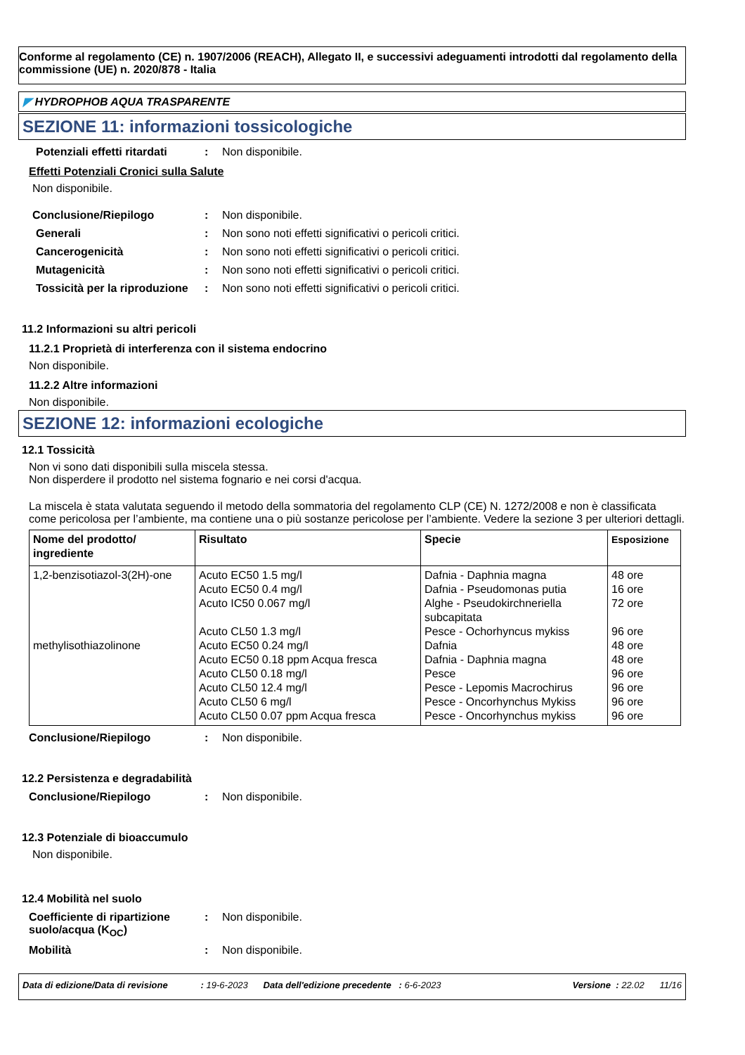Conforme al regolamento (CE) n. 1907/2006 (REACH), Allegato II, e successivi adeguamenti introdotti dal regolamento della commissione (UE) n. 2020/878 - Italia
◤ HYDROPHOB AQUA TRASPARENTE
SEZIONE 11: informazioni tossicologiche
Potenziali effetti ritardati
: Non disponibile.
Effetti Potenziali Cronici sulla Salute
Non disponibile.
Conclusione/Riepilogo : Non disponibile.
Generali : Non sono noti effetti significativi o pericoli critici.
Cancerogenicità : Non sono noti effetti significativi o pericoli critici.
Mutagenicità : Non sono noti effetti significativi o pericoli critici.
Tossicità per la riproduzione
: Non sono noti effetti significativi o pericoli critici.
11.2 Informazioni su altri pericoli
11.2.1 Proprietà di interferenza con il sistema endocrino
Non disponibile.
11.2.2 Altre informazioni
Non disponibile.
SEZIONE 12: informazioni ecologiche
12.1 Tossicità
Non vi sono dati disponibili sulla miscela stessa.
Non disperdere il prodotto nel sistema fognario e nei corsi d'acqua.
La miscela è stata valutata seguendo il metodo della sommatoria del regolamento CLP (CE) N. 1272/2008 e non è classificata come pericolosa per l’ambiente, ma contiene una o più sostanze pericolose per l’ambiente. Vedere la sezione 3 per ulteriori dettagli.
| Nome del prodotto/ ingrediente | Risultato | Specie | Esposizione |
| --- | --- | --- | --- |
| 1,2-benzisotiazol-3(2H)-one methylisothiazolinone | Acuto EC50 1.5 mg/l Acuto EC50 0.4 mg/l Acuto IC50 0.067 mg/l Acuto CL50 1.3 mg/l Acuto EC50 0.24 mg/l Acuto EC50 0.18 ppm Acqua fresca Acuto CL50 0.18 mg/l Acuto CL50 12.4 mg/l Acuto CL50 6 mg/l Acuto CL50 0.07 ppm Acqua fresca | Dafnia - Daphnia magna Dafnia - Pseudomonas putia Alghe - Pseudokirchneriella subcapitata Pesce - Ochorhyncus mykiss Dafnia Dafnia - Daphnia magna Pesce Pesce - Lepomis Macrochirus Pesce - Oncorhynchus Mykiss Pesce - Oncorhynchus mykiss | 48 ore 16 ore 72 ore 96 ore 48 ore 48 ore 96 ore 96 ore 96 ore 96 ore |
Conclusione/Riepilogo : Non disponibile.
12.2 Persistenza e degradabilità
Conclusione/Riepilogo : Non disponibile.
12.3 Potenziale di bioaccumulo
Non disponibile.
12.4 Mobilità nel suolo
Coefficiente di ripartizione suolo/acqua (K<sub>OC</sub>)
: Non disponibile.
Mobilità : Non disponibile.
Data di edizione/Data di revisione : 19-6-2023 Data dell'edizione precedente : 6-6-2023 Versione : 22.02 11/16